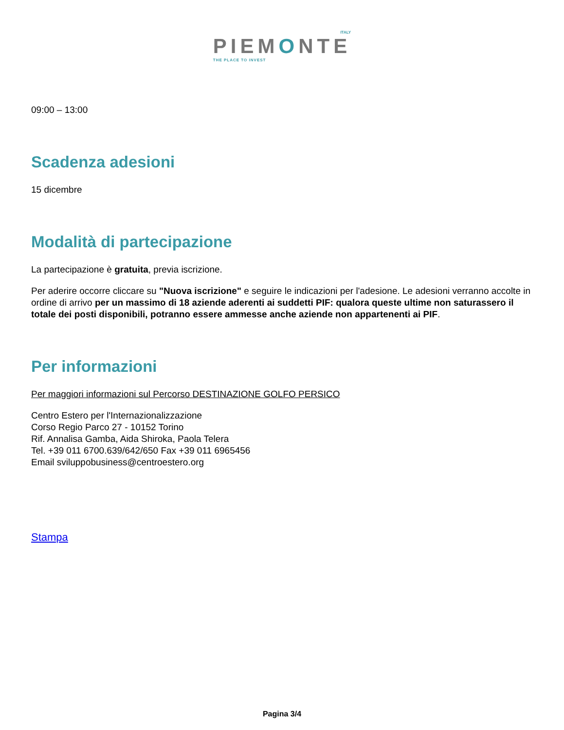ITALY
PIEMONTE
THE PLACE TO INVEST
09:00 – 13:00
Scadenza adesioni
15 dicembre
Modalità di partecipazione
La partecipazione è gratuita, previa iscrizione.
Per aderire occorre cliccare su "Nuova iscrizione" e seguire le indicazioni per l'adesione. Le adesioni verranno accolte in ordine di arrivo per un massimo di 18 aziende aderenti ai suddetti PIF: qualora queste ultime non saturassero il totale dei posti disponibili, potranno essere ammesse anche aziende non appartenenti ai PIF.
Per informazioni
Per maggiori informazioni sul Percorso DESTINAZIONE GOLFO PERSICO
Centro Estero per l'Internazionalizzazione
Corso Regio Parco 27 - 10152 Torino
Rif. Annalisa Gamba, Aida Shiroka, Paola Telera
Tel. +39 011 6700.639/642/650 Fax +39 011 6965456
Email sviluppobusiness@centroestero.org
Stampa
Pagina 3/4